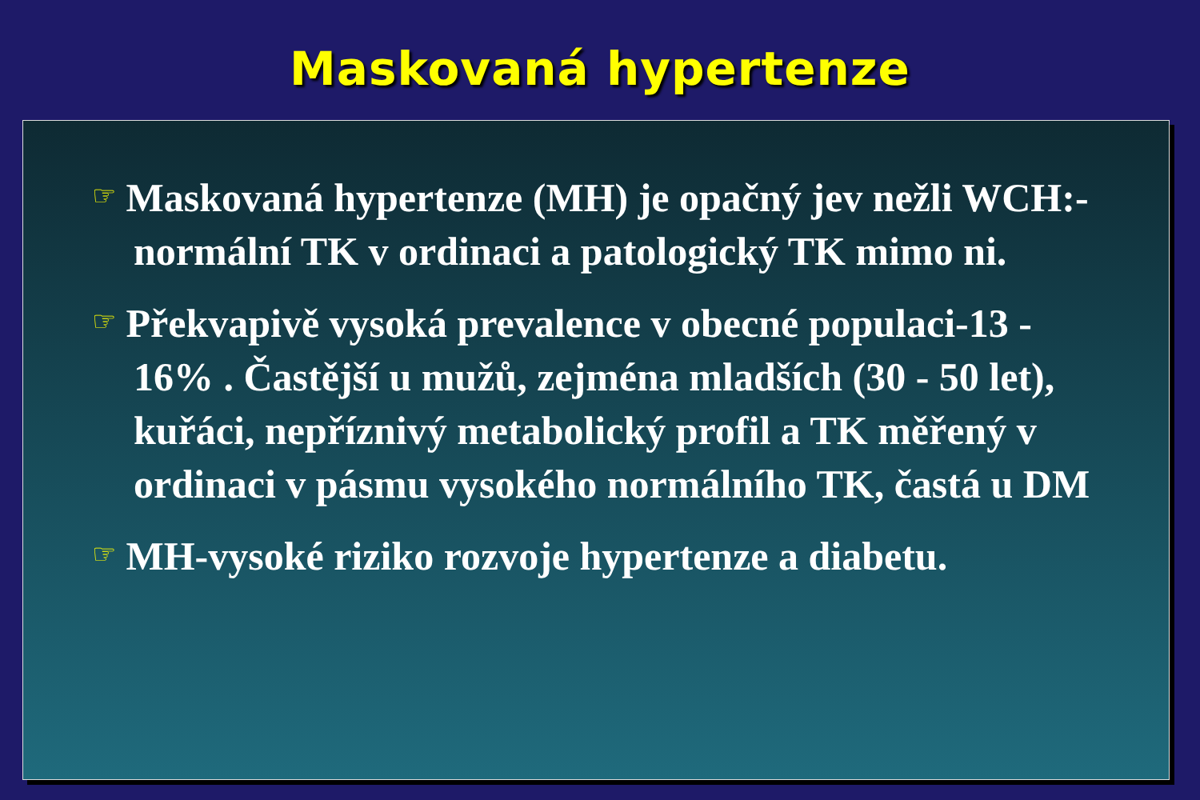Maskovaná hypertenze
☞ Maskovaná hypertenze (MH) je opačný jev nežli WCH:-normální TK v ordinaci a patologický TK mimo ni.
☞ Překvapivě vysoká prevalence v obecné populaci-13 - 16% . Častější u mužů, zejména mladších (30 - 50 let), kuřáci, nepříznivý metabolický profil a TK měřený v ordinaci v pásmu vysokého normálního TK, častá u DM
☞ MH-vysoké riziko rozvoje hypertenze a diabetu.